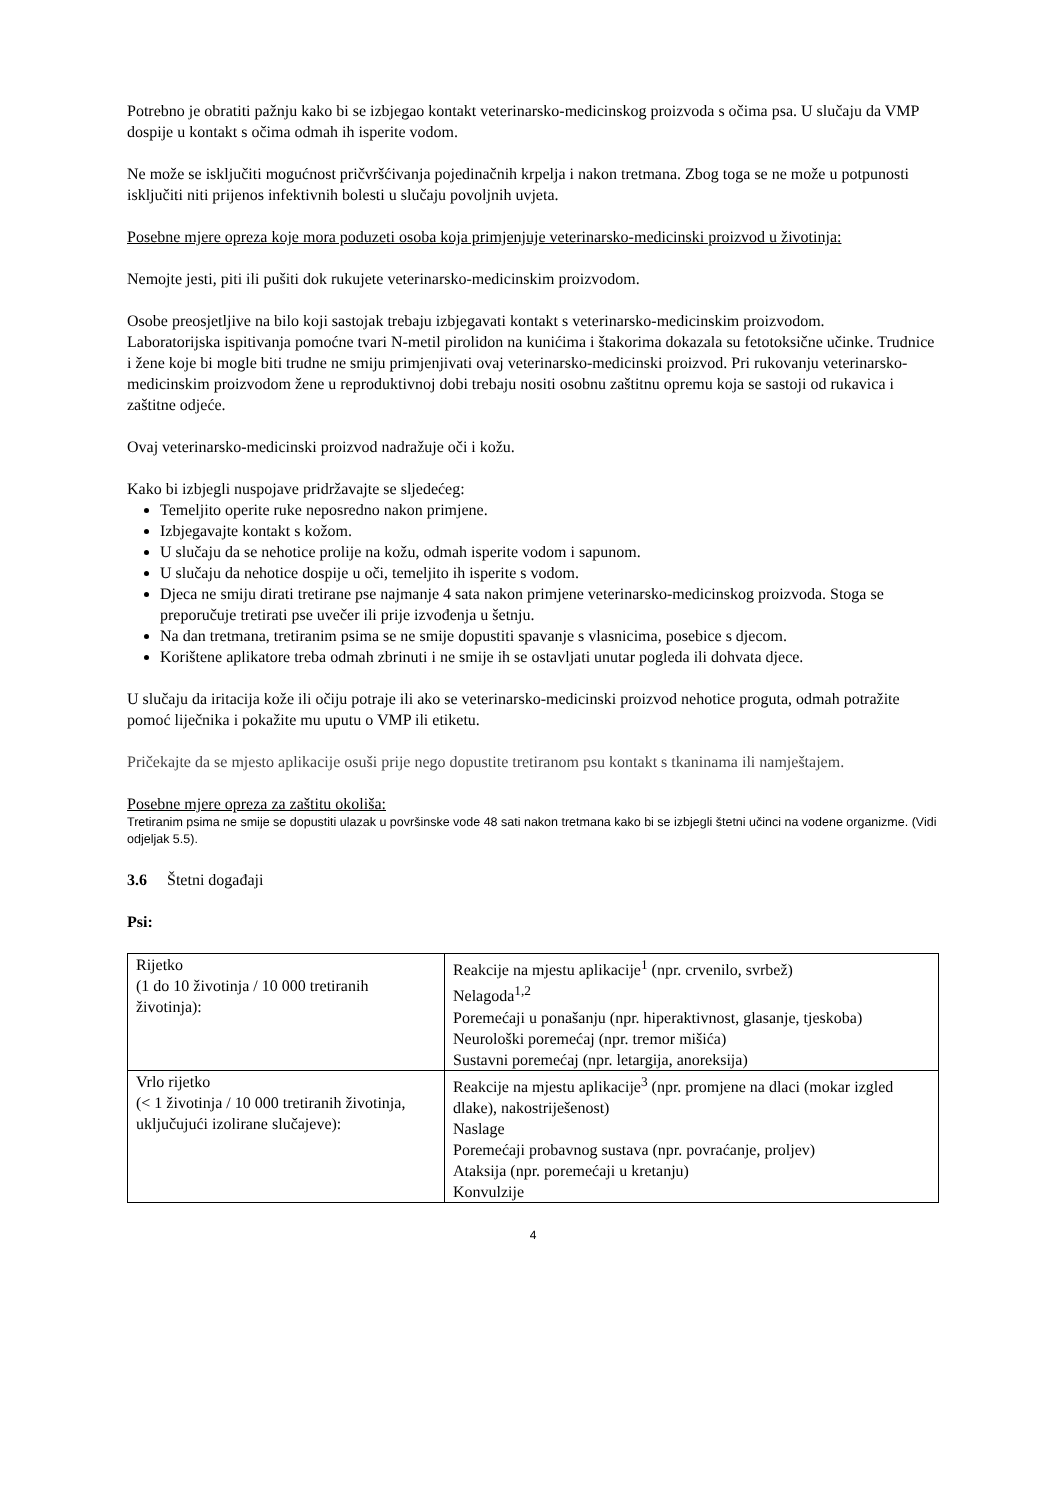Potrebno je obratiti pažnju kako bi se izbjegao kontakt veterinarsko-medicinskog proizvoda s očima psa. U slučaju da VMP dospije u kontakt s očima odmah ih isperite vodom.
Ne može se isključiti mogućnost pričvršćivanja pojedinačnih krpelja i nakon tretmana. Zbog toga se ne može u potpunosti isključiti niti prijenos infektivnih bolesti u slučaju povoljnih uvjeta.
Posebne mjere opreza koje mora poduzeti osoba koja primjenjuje veterinarsko-medicinski proizvod u životinja:
Nemojte jesti, piti ili pušiti dok rukujete veterinarsko-medicinskim proizvodom.
Osobe preosjetljive na bilo koji sastojak trebaju izbjegavati kontakt s veterinarsko-medicinskim proizvodom.
Laboratorijska ispitivanja pomoćne tvari N-metil pirolidon na kunićima i štakorima dokazala su fetotoksične učinke. Trudnice i žene koje bi mogle biti trudne ne smiju primjenjivati ovaj veterinarsko-medicinski proizvod. Pri rukovanju veterinarsko-medicinskim proizvodom žene u reproduktivnoj dobi trebaju nositi osobnu zaštitnu opremu koja se sastoji od rukavica i zaštitne odjeće.
Ovaj veterinarsko-medicinski proizvod nadražuje oči i kožu.
Kako bi izbjegli nuspojave pridržavajte se sljedećeg:
Temeljito operite ruke neposredno nakon primjene.
Izbjegavajte kontakt s kožom.
U slučaju da se nehotice prolije na kožu, odmah isperite vodom i sapunom.
U slučaju da nehotice dospije u oči, temeljito ih isperite s vodom.
Djeca ne smiju dirati tretirane pse najmanje 4 sata nakon primjene veterinarsko-medicinskog proizvoda. Stoga se preporučuje tretirati pse uvečer ili prije izvođenja u šetnju.
Na dan tretmana, tretiranim psima se ne smije dopustiti spavanje s vlasnicima, posebice s djecom.
Korištene aplikatore treba odmah zbrinuti i ne smije ih se ostavljati unutar pogleda ili dohvata djece.
U slučaju da iritacija kože ili očiju potraje ili ako se veterinarsko-medicinski proizvod nehotice proguta, odmah potražite pomoć liječnika i pokažite mu uputu o VMP ili etiketu.
Pričekajte da se mjesto aplikacije osuši prije nego dopustite tretiranom psu kontakt s tkaninama ili namještajem.
Posebne mjere opreza za zaštitu okoliša:
Tretiranim psima ne smije se dopustiti ulazak u površinske vode 48 sati nakon tretmana kako bi se izbjegli štetni učinci na vodene organizme. (Vidi odjeljak 5.5).
3.6 Štetni događaji
Psi:
| Rijetko (1 do 10 životinja / 10 000 tretiranih životinja): | Reakcije na mjestu aplikacije<sup>1</sup> (npr. crvenilo, svrbež) Nelagoda<sup>1,2</sup> Poremećaji u ponašanju (npr. hiperaktivnost, glasanje, tjeskoba) Neurološki poremećaj (npr. tremor mišića) Sustavni poremećaj (npr. letargija, anoreksija) |
| Vrlo rijetko (< 1 životinja / 10 000 tretiranih životinja, uključujući izolirane slučajeve): | Reakcije na mjestu aplikacije<sup>3</sup> (npr. promjene na dlaci (mokar izgled dlake), nakostriješenost) Naslage Poremećaji probavnog sustava (npr. povraćanje, proljev) Ataksija (npr. poremećaji u kretanju) Konvulzije |
4